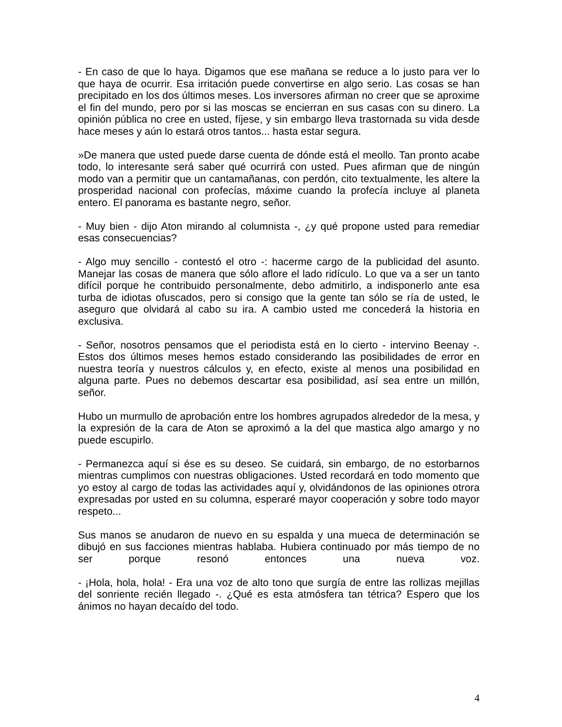- En caso de que lo haya. Digamos que ese mañana se reduce a lo justo para ver lo que haya de ocurrir. Esa irritación puede convertirse en algo serio. Las cosas se han precipitado en los dos últimos meses. Los inversores afirman no creer que se aproxime el fin del mundo, pero por si las moscas se encierran en sus casas con su dinero. La opinión pública no cree en usted, fíjese, y sin embargo lleva trastornada su vida desde hace meses y aún lo estará otros tantos... hasta estar segura.
»De manera que usted puede darse cuenta de dónde está el meollo. Tan pronto acabe todo, lo interesante será saber qué ocurrirá con usted. Pues afirman que de ningún modo van a permitir que un cantamañanas, con perdón, cito textualmente, les altere la prosperidad nacional con profecías, máxime cuando la profecía incluye al planeta entero. El panorama es bastante negro, señor.
- Muy bien - dijo Aton mirando al columnista -, ¿y qué propone usted para remediar esas consecuencias?
- Algo muy sencillo - contestó el otro -: hacerme cargo de la publicidad del asunto. Manejar las cosas de manera que sólo aflore el lado ridículo. Lo que va a ser un tanto difícil porque he contribuido personalmente, debo admitirlo, a indisponerlo ante esa turba de idiotas ofuscados, pero si consigo que la gente tan sólo se ría de usted, le aseguro que olvidará al cabo su ira. A cambio usted me concederá la historia en exclusiva.
- Señor, nosotros pensamos que el periodista está en lo cierto - intervino Beenay -. Estos dos últimos meses hemos estado considerando las posibilidades de error en nuestra teoría y nuestros cálculos y, en efecto, existe al menos una posibilidad en alguna parte. Pues no debemos descartar esa posibilidad, así sea entre un millón, señor.
Hubo un murmullo de aprobación entre los hombres agrupados alrededor de la mesa, y la expresión de la cara de Aton se aproximó a la del que mastica algo amargo y no puede escupirlo.
- Permanezca aquí si ése es su deseo. Se cuidará, sin embargo, de no estorbarnos mientras cumplimos con nuestras obligaciones. Usted recordará en todo momento que yo estoy al cargo de todas las actividades aquí y, olvidándonos de las opiniones otrora expresadas por usted en su columna, esperaré mayor cooperación y sobre todo mayor respeto...
Sus manos se anudaron de nuevo en su espalda y una mueca de determinación se dibujó en sus facciones mientras hablaba. Hubiera continuado por más tiempo de no ser porque resonó entonces una nueva voz.
- ¡Hola, hola, hola! - Era una voz de alto tono que surgía de entre las rollizas mejillas del sonriente recién llegado -. ¿Qué es esta atmósfera tan tétrica? Espero que los ánimos no hayan decaído del todo.
4